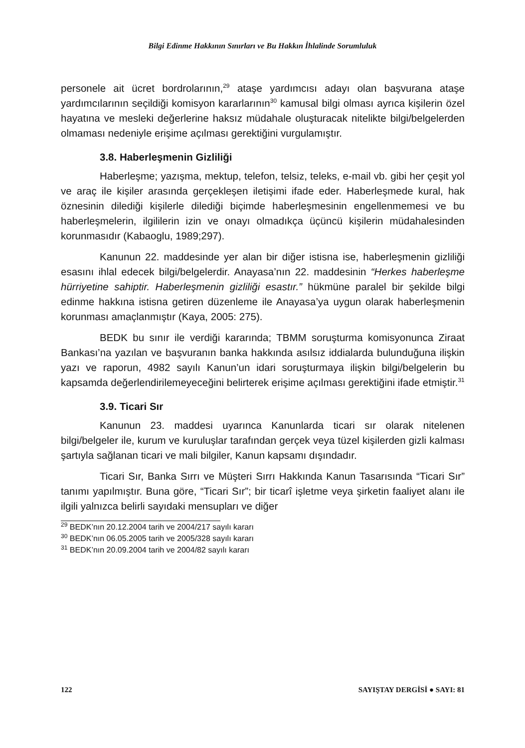Bilgi Edinme Hakkının Sınırları ve Bu Hakkın İhlalinde Sorumluluk
personele ait ücret bordrolarının,<sup>29</sup> ataşe yardımcısı adayı olan başvurana ataşe yardımcılarının seçildiği komisyon kararlarının<sup>30</sup> kamusal bilgi olması ayrıca kişilerin özel hayatına ve mesleki değerlerine haksız müdahale oluşturacak nitelikte bilgi/belgelerden olmaması nedeniyle erişime açılması gerektiğini vurgulamıştır.
3.8. Haberleşmenin Gizliliği
Haberleşme; yazışma, mektup, telefon, telsiz, teleks, e-mail vb. gibi her çeşit yol ve araç ile kişiler arasında gerçekleşen iletişimi ifade eder. Haberleşmede kural, hak öznesinin dilediği kişilerle dilediği biçimde haberleşmesinin engellenmemesi ve bu haberleşmelerin, ilgililerin izin ve onayı olmadıkça üçüncü kişilerin müdahalesinden korunmasıdır (Kabaoglu, 1989;297).
Kanunun 22. maddesinde yer alan bir diğer istisna ise, haberleşmenin gizliliği esasını ihlal edecek bilgi/belgelerdir. Anayasa’nın 22. maddesinin “Herkes haberleşme hürriyetine sahiptir. Haberleşmenin gizliliği esastır.” hükmüne paralel bir şekilde bilgi edinme hakkına istisna getiren düzenleme ile Anayasa’ya uygun olarak haberleşmenin korunması amaçlanmıştır (Kaya, 2005: 275).
BEDK bu sınır ile verdiği kararında; TBMM soruşturma komisyonunca Ziraat Bankası’na yazılan ve başvuranın banka hakkında asılsız iddialarda bulunduğuna ilişkin yazı ve raporun, 4982 sayılı Kanun’un idari soruşturmaya ilişkin bilgi/belgelerin bu kapsamda değerlendirilemeyeceğini belirterek erişime açılması gerektiğini ifade etmiştir.<sup>31</sup>
3.9. Ticari Sır
Kanunun 23. maddesi uyarınca Kanunlarda ticari sır olarak nitelenen bilgi/belgeler ile, kurum ve kuruluşlar tarafından gerçek veya tüzel kişilerden gizli kalması şartıyla sağlanan ticari ve mali bilgiler, Kanun kapsamı dışındadır.
Ticari Sır, Banka Sırrı ve Müşteri Sırrı Hakkında Kanun Tasarısında “Ticari Sır” tanımı yapılmıştır. Buna göre, “Ticari Sır”; bir ticarî işletme veya şirketin faaliyet alanı ile ilgili yalnızca belirli sayıdaki mensupları ve diğer
<sup>29</sup> BEDK’nın 20.12.2004 tarih ve 2004/217 sayılı kararı
<sup>30</sup> BEDK’nın 06.05.2005 tarih ve 2005/328 sayılı kararı
<sup>31</sup> BEDK’nın 20.09.2004 tarih ve 2004/82 sayılı kararı
122 SAYIŞTAY DERGİSİ ● SAYI: 81